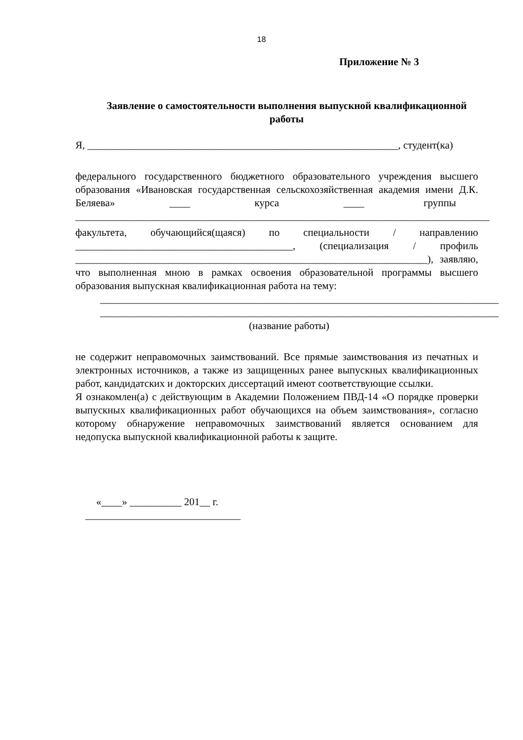18
Приложение № 3
Заявление о самостоятельности выполнения выпускной квалификационной
работы
Я, ____________________________________________________________, студент(ка)
федерального государственного бюджетного образовательного учреждения высшего образования «Ивановская государственная сельскохозяйственная академия имени Д.К. Беляева» ____ курса ____ группы
________________________________________________________________________________
факультета, обучающийся(щаяся) по специальности / направлению
__________________________________________, (специализация / профиль
____________________________________________________________________), заявляю, что выполненная мною в рамках освоения образовательной программы высшего образования выпускная квалификационная работа на тему:
_____________________________________________________________________________
_____________________________________________________________________________
(название работы)
не содержит неправомочных заимствований. Все прямые заимствования из печатных и электронных источников, а также из защищенных ранее выпускных квалификационных работ, кандидатских и докторских диссертаций имеют соответствующие ссылки.
Я ознакомлен(а) с действующим в Академии Положением ПВД-14 «О порядке проверки выпускных квалификационных работ обучающихся на объем заимствования», согласно которому обнаружение неправомочных заимствований является основанием для недопуска выпускной квалификационной работы к защите.
«____» __________ 201__ г.
______________________________